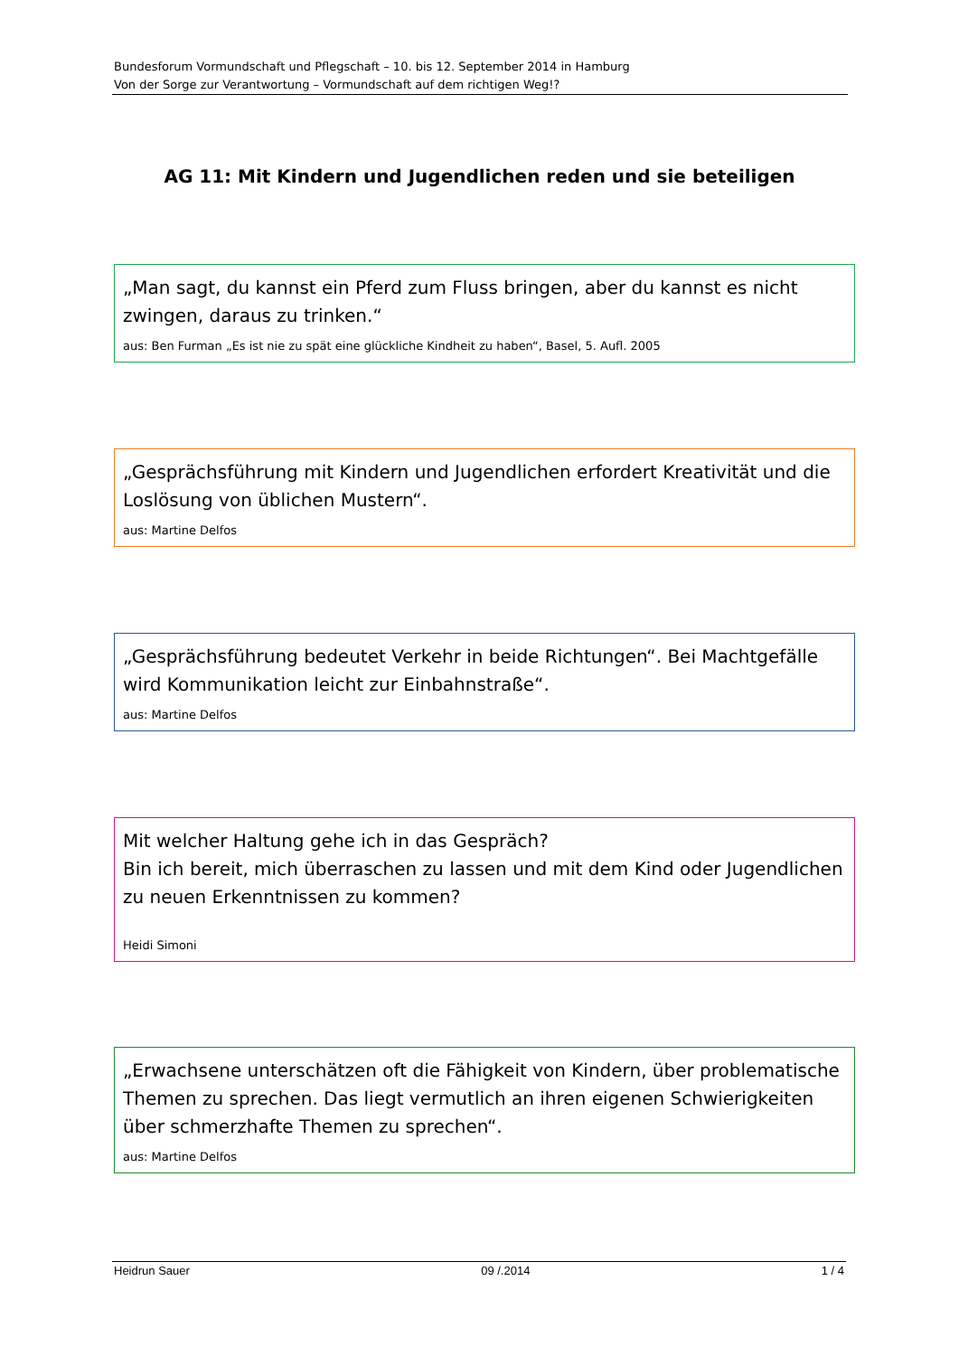Bundesforum Vormundschaft und Pflegschaft – 10. bis 12. September 2014 in Hamburg
Von der Sorge zur Verantwortung – Vormundschaft auf dem richtigen Weg!?
AG 11: Mit Kindern und Jugendlichen reden und sie beteiligen
„Man sagt, du kannst ein Pferd zum Fluss bringen, aber du kannst es nicht zwingen, daraus zu trinken.“
aus: Ben Furman „Es ist nie zu spät eine glückliche Kindheit zu haben“, Basel, 5. Aufl. 2005
„Gesprächsführung mit Kindern und Jugendlichen erfordert Kreativität und die Loslösung von üblichen Mustern“.
aus: Martine Delfos
„Gesprächsführung bedeutet Verkehr in beide Richtungen“. Bei Machtgefälle wird Kommunikation leicht zur Einbahnstraße“.
aus: Martine Delfos
Mit welcher Haltung gehe ich in das Gespräch?
Bin ich bereit, mich überraschen zu lassen und mit dem Kind oder Jugendlichen zu neuen Erkenntnissen zu kommen?
Heidi Simoni
„Erwachsene unterschätzen oft die Fähigkeit von Kindern, über problematische Themen zu sprechen. Das liegt vermutlich an ihren eigenen Schwierigkeiten über schmerzhafte Themen zu sprechen“.
aus: Martine Delfos
Heidrun Sauer 09 /.2014 1 / 4